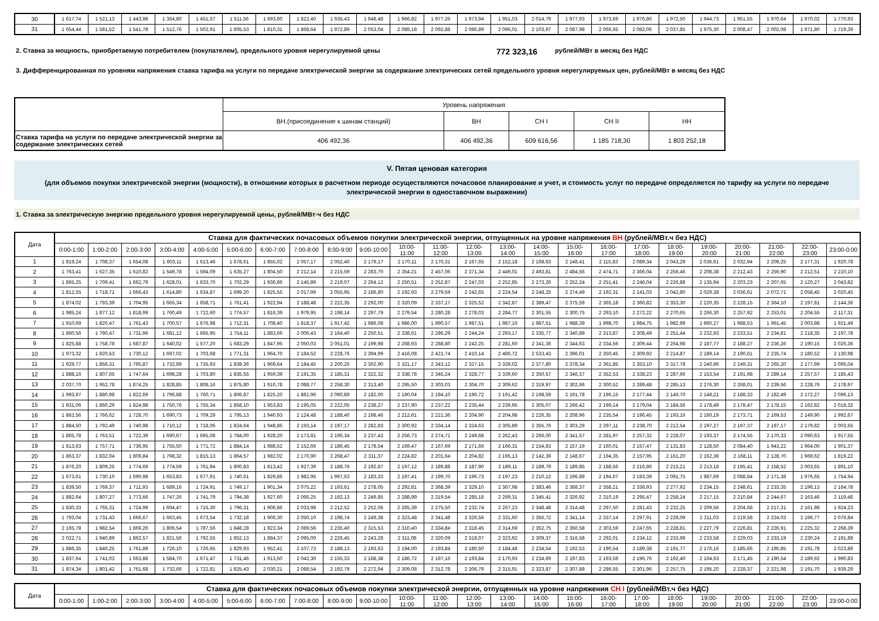| 30 | 1 617,74 | 1 521,13 | 1 443,98 | 1 364,80 | 1 451,57 | 1 511,56 | 1 693,60 | 1 822,40 | 1 935,43 | 1 948,48 | 1 966,82 | 1 977,26 | 1 973,94 | 1 951,03 | 2 014,79 | 1 977,93 | 1 973,69 | 1 976,86 | 1 972,50 | 1 944,73 | 1 951,55 | 1 970,64 | 1 970,02 | 1 770,93 |
| 31 | 1 654,44 | 1 581,52 | 1 541,78 | 1 512,76 | 1 502,91 | 1 605,53 | 1 810,31 | 1 868,64 | 1 972,89 | 2 053,04 | 2 089,18 | 2 092,88 | 2 086,89 | 2 096,01 | 2 103,97 | 2 087,98 | 2 066,65 | 2 082,06 | 2 037,85 | 1 975,30 | 2 008,47 | 2 002,08 | 1 971,80 | 1 719,39 |
2. Ставка за мощность, приобретаемую потребителем (покупателем), предельного уровня нерегулируемой цены 772 323,16 рублей/МВт в месяц без НДС
3. Дифференцированная по уровням напряжения ставка тарифа на услуги по передаче электрической энергии за содержание электрических сетей предельного уровня нерегулируемых цен, рублей/МВт в месяц без НДС
| | Уровень напряжения | | | | |
| | ВН.(присоединение к шинам станций) | ВН | СН I | СН II | НН |
| Ставка тарифа на услуги по передаче электрической энергии за содержание электрических сетей | 406 492,36 | 406 492,36 | 609 616,56 | 1 185 718,30 | 1 803 252,18 |
V. Пятая ценовая категория
(для объемов покупки электрической энергии (мощности), в отношении которых в расчетном периоде осуществляются почасовое планирование и учет, и стоимость услуг по передаче определяется по тарифу на услуги по передаче электрической энергии в одноставочном выражении)
1. Ставка за электрическую энергию предельного уровня нерегулируемой цены, рублей/МВт·ч без НДС
| Дата | Ставка для фактических почасовых объемов покупки электрической энергии, отпущенных на уровне напряжения ВН (рублей/МВт.ч без НДС) | | | | | | | | | | | | | | | | | | | | | | | |
| --- | --- | --- | --- | --- | --- | --- | --- | --- | --- | --- | --- | --- | --- | --- | --- | --- | --- | --- | --- | --- | --- | --- | --- | --- |
| | 0:00-1:00 | 1:00-2:00 | 2:00-3:00 | 3:00-4:00 | 4:00-5:00 | 5:00-6:00 | 6:00-7:00 | 7:00-8:00 | 8:00-9:00 | 9:00-10:00 | 10:00- 11:00 | 11:00- 12:00 | 12:00- 13:00 | 13:00- 14:00 | 14:00- 15:00 | 15:00- 16:00 | 16:00- 17:00 | 17:00- 18:00 | 18:00- 19:00 | 19:00- 20:00 | 20:00- 21:00 | 21:00- 22:00 | 22:00- 23:00 | 23:00-0:00 |
| 1 | 1 819,24 | 1 708,37 | 1 654,08 | 1 603,11 | 1 613,46 | 1 678,61 | 1 855,02 | 2 057,17 | 2 052,40 | 2 179,17 | 2 170,11 | 2 170,31 | 2 167,65 | 2 152,18 | 2 168,63 | 2 148,41 | 2 115,83 | 2 089,34 | 2 043,29 | 2 036,61 | 2 032,94 | 2 209,25 | 2 177,31 | 1 920,78 |
| 2 | 1 763,41 | 1 627,35 | 1 610,82 | 1 549,78 | 1 594,09 | 1 635,27 | 1 804,50 | 2 212,14 | 2 215,59 | 2 283,70 | 2 354,21 | 2 457,06 | 2 371,34 | 2 449,01 | 2 493,81 | 2 484,56 | 2 474,71 | 2 366,04 | 2 256,46 | 2 208,38 | 2 212,43 | 2 256,90 | 2 212,51 | 2 210,10 |
| 3 | 1 865,25 | 1 709,41 | 1 662,79 | 1 628,01 | 1 633,70 | 1 702,29 | 1 936,86 | 2 145,89 | 2 219,07 | 2 264,12 | 2 250,51 | 2 252,87 | 2 247,03 | 2 252,85 | 2 273,26 | 2 252,24 | 2 251,41 | 2 246,04 | 2 226,88 | 2 135,94 | 2 203,23 | 2 207,65 | 2 120,27 | 2 043,82 |
| 4 | 1 812,55 | 1 718,71 | 1 666,43 | 1 614,80 | 1 634,87 | 1 699,20 | 1 825,55 | 2 017,99 | 2 055,95 | 2 186,80 | 2 192,93 | 2 279,59 | 2 242,65 | 2 224,54 | 2 248,25 | 2 274,49 | 2 192,31 | 2 141,03 | 2 042,80 | 2 029,38 | 2 036,61 | 2 072,71 | 2 058,45 | 2 020,45 |
| 5 | 1 874,02 | 1 793,39 | 1 704,95 | 1 665,34 | 1 658,71 | 1 761,41 | 1 922,94 | 2 188,48 | 2 222,35 | 2 292,00 | 2 320,09 | 2 337,17 | 2 325,52 | 2 342,87 | 2 389,47 | 2 375,59 | 2 365,18 | 2 366,82 | 2 353,30 | 2 220,35 | 2 228,15 | 2 364,10 | 2 197,81 | 2 144,36 |
| 6 | 1 985,24 | 1 877,12 | 1 818,99 | 1 760,49 | 1 722,60 | 1 774,57 | 1 816,39 | 1 979,95 | 2 198,14 | 2 297,79 | 2 279,54 | 2 280,28 | 2 278,03 | 2 284,77 | 2 301,55 | 2 300,75 | 2 293,10 | 2 272,22 | 2 270,65 | 2 266,30 | 2 257,92 | 2 253,01 | 2 204,55 | 2 117,31 |
| 7 | 1 910,69 | 1 820,47 | 1 761,43 | 1 700,57 | 1 676,98 | 1 712,31 | 1 708,40 | 1 818,37 | 1 917,42 | 1 986,08 | 1 986,00 | 1 990,57 | 1 987,51 | 1 987,16 | 1 987,51 | 1 988,39 | 1 998,70 | 1 984,75 | 1 982,99 | 1 960,27 | 1 988,53 | 1 991,45 | 2 003,98 | 1 921,49 |
| 8 | 1 860,56 | 1 790,47 | 1 731,96 | 1 681,12 | 1 665,95 | 1 754,11 | 1 883,66 | 2 006,43 | 2 164,40 | 2 250,51 | 2 338,61 | 2 286,29 | 2 244,24 | 2 293,17 | 2 335,77 | 2 340,89 | 2 313,87 | 2 308,49 | 2 251,44 | 2 232,93 | 2 233,51 | 2 234,81 | 2 218,35 | 2 197,78 |
| 9 | 1 825,88 | 1 758,78 | 1 687,87 | 1 640,02 | 1 577,20 | 1 683,29 | 1 847,95 | 2 050,03 | 2 051,01 | 2 199,98 | 2 268,93 | 2 288,80 | 2 242,25 | 2 281,60 | 2 341,36 | 2 344,63 | 2 334,56 | 2 309,44 | 2 264,98 | 2 187,77 | 2 188,27 | 2 236,26 | 2 190,15 | 2 026,36 |
| 10 | 1 973,32 | 1 820,53 | 1 730,12 | 1 697,02 | 1 703,68 | 1 771,31 | 1 964,70 | 2 184,52 | 2 228,76 | 2 394,99 | 2 416,08 | 2 421,74 | 2 410,14 | 2 486,72 | 2 533,43 | 2 396,01 | 2 350,45 | 2 309,92 | 2 214,87 | 2 189,14 | 2 190,61 | 2 235,74 | 2 180,52 | 2 130,98 |
| 11 | 1 929,77 | 1 856,31 | 1 795,87 | 1 732,89 | 1 735,93 | 1 839,36 | 1 969,64 | 2 184,45 | 2 200,26 | 2 302,90 | 2 321,17 | 2 343,12 | 2 327,15 | 2 339,02 | 2 377,80 | 2 378,34 | 2 361,85 | 2 353,10 | 2 317,78 | 2 240,96 | 2 249,31 | 2 265,20 | 2 177,99 | 2 095,04 |
| 12 | 1 888,16 | 1 807,65 | 1 747,64 | 1 698,28 | 1 703,80 | 1 835,55 | 1 959,39 | 2 191,35 | 2 185,31 | 2 322,32 | 2 338,78 | 2 345,24 | 2 328,77 | 2 339,60 | 2 350,57 | 2 346,37 | 2 352,53 | 2 338,23 | 2 287,66 | 2 153,54 | 2 191,98 | 2 289,14 | 2 257,57 | 2 185,43 |
| 13 | 2 037,70 | 1 952,78 | 1 874,25 | 1 828,85 | 1 808,16 | 1 875,80 | 1 910,78 | 2 088,77 | 2 258,30 | 2 313,40 | 2 295,50 | 2 303,03 | 2 304,70 | 2 309,62 | 2 319,97 | 2 302,66 | 2 300,52 | 2 289,48 | 2 285,13 | 2 276,30 | 2 268,01 | 2 239,56 | 2 228,76 | 2 178,97 |
| 14 | 1 993,97 | 1 880,98 | 1 822,69 | 1 796,88 | 1 760,71 | 1 806,87 | 1 825,20 | 1 881,96 | 2 090,89 | 2 182,00 | 2 190,04 | 2 194,10 | 2 190,72 | 2 191,42 | 2 198,59 | 2 191,78 | 2 196,15 | 2 177,44 | 2 146,70 | 2 148,21 | 2 188,33 | 2 182,49 | 2 172,27 | 2 096,13 |
| 15 | 1 931,06 | 1 860,29 | 1 824,98 | 1 750,76 | 1 755,34 | 1 858,10 | 1 953,83 | 2 195,05 | 2 222,05 | 2 238,27 | 2 237,90 | 2 237,22 | 2 235,44 | 2 239,95 | 2 305,07 | 2 266,42 | 2 199,14 | 2 179,04 | 2 184,56 | 2 178,49 | 2 178,47 | 2 178,15 | 2 162,82 | 2 018,32 |
| 16 | 1 862,56 | 1 766,62 | 1 728,70 | 1 690,73 | 1 709,29 | 1 795,13 | 1 940,93 | 2 124,48 | 2 188,40 | 2 198,46 | 2 212,61 | 2 221,36 | 2 204,90 | 2 204,98 | 2 226,35 | 2 208,96 | 2 235,54 | 2 196,45 | 2 193,16 | 2 160,19 | 2 173,71 | 2 169,53 | 2 149,90 | 1 992,67 |
| 17 | 1 884,50 | 1 792,49 | 1 740,98 | 1 710,12 | 1 718,06 | 1 824,64 | 1 948,85 | 2 193,14 | 2 197,17 | 2 282,83 | 2 300,92 | 2 334,14 | 2 324,63 | 2 305,89 | 2 355,76 | 2 303,29 | 2 297,11 | 2 238,70 | 2 212,54 | 2 197,27 | 2 197,37 | 2 197,17 | 2 179,82 | 2 003,55 |
| 18 | 1 865,78 | 1 763,51 | 1 722,39 | 1 690,67 | 1 695,08 | 1 784,00 | 1 928,20 | 2 173,81 | 2 196,34 | 2 237,43 | 2 256,73 | 2 274,71 | 2 249,68 | 2 262,43 | 2 266,00 | 2 341,57 | 2 281,97 | 2 257,32 | 2 228,07 | 2 193,37 | 2 174,55 | 2 170,33 | 2 090,63 | 1 917,55 |
| 19 | 1 813,63 | 1 757,71 | 1 736,95 | 1 755,50 | 1 771,72 | 1 884,14 | 1 988,52 | 2 152,66 | 2 186,45 | 2 178,54 | 2 169,47 | 2 167,69 | 2 171,66 | 2 166,31 | 2 154,83 | 2 157,19 | 2 160,01 | 2 157,47 | 2 131,83 | 2 128,50 | 2 084,40 | 1 943,22 | 1 964,00 | 1 901,37 |
| 20 | 1 863,37 | 1 832,04 | 1 809,84 | 1 798,32 | 1 815,13 | 1 864,57 | 1 982,02 | 2 170,90 | 2 268,47 | 2 311,37 | 2 224,82 | 2 201,64 | 2 204,82 | 2 195,13 | 2 142,39 | 2 148,67 | 2 194,35 | 2 157,95 | 2 161,20 | 2 162,36 | 2 168,11 | 2 128,70 | 1 969,62 | 1 819,22 |
| 21 | 1 876,20 | 1 809,25 | 1 774,69 | 1 774,59 | 1 761,94 | 1 800,83 | 1 813,42 | 1 927,39 | 2 188,76 | 2 192,87 | 2 197,12 | 2 189,88 | 2 187,90 | 2 189,11 | 2 189,79 | 2 189,85 | 2 188,56 | 2 216,86 | 2 215,21 | 2 213,18 | 2 195,41 | 2 158,52 | 2 003,65 | 1 891,10 |
| 22 | 1 673,61 | 1 730,10 | 1 690,98 | 1 653,83 | 1 677,91 | 1 740,61 | 1 829,86 | 1 982,95 | 1 997,63 | 2 183,33 | 2 197,41 | 2 199,70 | 2 196,73 | 2 197,23 | 2 210,12 | 2 196,89 | 2 194,67 | 2 193,39 | 2 091,75 | 1 987,69 | 2 088,84 | 2 171,38 | 1 976,65 | 1 754,94 |
| 23 | 1 839,50 | 1 769,37 | 1 711,93 | 1 689,16 | 1 724,91 | 1 749,17 | 1 901,34 | 2 075,22 | 2 193,61 | 2 278,05 | 2 292,81 | 2 368,39 | 2 329,10 | 2 367,98 | 2 383,46 | 2 368,37 | 2 358,21 | 2 336,93 | 2 277,92 | 2 234,15 | 2 248,61 | 2 233,35 | 2 196,13 | 2 164,78 |
| 24 | 1 882,64 | 1 807,27 | 1 773,66 | 1 747,26 | 1 741,79 | 1 794,38 | 1 927,60 | 2 066,25 | 2 192,13 | 2 249,85 | 2 288,99 | 2 319,54 | 2 285,18 | 2 299,31 | 2 345,41 | 2 326,92 | 2 310,19 | 2 295,47 | 2 258,24 | 2 217,15 | 2 210,84 | 2 244,67 | 2 163,46 | 2 119,48 |
| 25 | 1 830,33 | 1 765,31 | 1 724,99 | 1 694,47 | 1 715,30 | 1 796,31 | 1 906,86 | 2 033,98 | 2 212,52 | 2 252,06 | 2 265,39 | 2 275,50 | 2 232,74 | 2 267,23 | 2 348,48 | 2 314,48 | 2 297,50 | 2 281,43 | 2 232,25 | 2 209,56 | 2 204,68 | 2 217,31 | 2 161,98 | 1 924,23 |
| 26 | 1 793,04 | 1 731,43 | 1 666,67 | 1 663,45 | 1 673,54 | 1 732,18 | 1 906,30 | 2 050,10 | 2 198,74 | 2 249,38 | 2 323,48 | 2 341,48 | 2 326,56 | 2 331,60 | 2 356,72 | 2 341,14 | 2 337,14 | 2 297,91 | 2 228,09 | 2 211,03 | 2 219,58 | 2 224,03 | 2 196,77 | 2 076,84 |
| 27 | 2 165,78 | 1 982,54 | 1 869,26 | 1 806,54 | 1 787,56 | 1 848,28 | 1 923,34 | 2 089,56 | 2 235,40 | 2 315,53 | 2 310,40 | 2 334,84 | 2 318,45 | 2 314,69 | 2 352,75 | 2 350,58 | 2 303,59 | 2 247,65 | 2 228,81 | 2 227,79 | 2 226,81 | 2 226,91 | 2 225,32 | 2 268,39 |
| 28 | 2 022,71 | 1 940,89 | 1 862,57 | 1 821,56 | 1 792,55 | 1 852,13 | 1 884,37 | 2 095,00 | 2 226,45 | 2 243,28 | 2 311,06 | 2 320,09 | 2 318,07 | 2 323,92 | 2 309,37 | 2 316,58 | 2 292,01 | 2 234,12 | 2 233,99 | 2 233,58 | 2 229,03 | 2 233,19 | 2 230,24 | 2 191,89 |
| 29 | 1 886,35 | 1 840,25 | 1 761,89 | 1 726,10 | 1 726,65 | 1 829,93 | 1 952,41 | 2 107,73 | 2 188,13 | 2 193,63 | 2 194,00 | 2 193,84 | 2 180,50 | 2 184,48 | 2 234,54 | 2 192,53 | 2 190,54 | 2 189,38 | 2 191,77 | 2 176,16 | 2 185,66 | 2 195,85 | 2 191,78 | 2 023,89 |
| 30 | 1 837,64 | 1 741,03 | 1 663,88 | 1 584,70 | 1 671,47 | 1 731,46 | 1 913,50 | 2 042,30 | 2 155,33 | 2 168,38 | 2 186,72 | 2 197,16 | 2 193,84 | 2 170,93 | 2 234,69 | 2 197,83 | 2 193,59 | 2 196,76 | 2 192,40 | 2 164,63 | 2 171,45 | 2 190,54 | 2 189,92 | 1 990,83 |
| 31 | 1 874,34 | 1 801,42 | 1 761,68 | 1 732,66 | 1 722,81 | 1 825,43 | 2 030,21 | 2 088,54 | 2 192,79 | 2 272,94 | 2 309,08 | 2 312,78 | 2 306,79 | 2 315,91 | 2 323,87 | 2 307,88 | 2 286,55 | 2 301,96 | 2 257,75 | 2 195,20 | 2 228,37 | 2 221,98 | 2 191,70 | 1 939,29 |
| Дата | Ставка для фактических почасовых объемов покупки электрической энергии, отпущенных на уровне напряжения СН I (рублей/МВт.ч без НДС) | | | | | | | | | | | | | | | | | | | | | | | |
| --- | --- | --- | --- | --- | --- | --- | --- | --- | --- | --- | --- | --- | --- | --- | --- | --- | --- | --- | --- | --- | --- | --- | --- | --- |
| | 0:00-1:00 | 1:00-2:00 | 2:00-3:00 | 3:00-4:00 | 4:00-5:00 | 5:00-6:00 | 6:00-7:00 | 7:00-8:00 | 8:00-9:00 | 9:00-10:00 | 10:00- 11:00 | 11:00- 12:00 | 12:00- 13:00 | 13:00- 14:00 | 14:00- 15:00 | 15:00- 16:00 | 16:00- 17:00 | 17:00- 18:00 | 18:00- 19:00 | 19:00- 20:00 | 20:00- 21:00 | 21:00- 22:00 | 22:00- 23:00 | 23:00-0:00 |